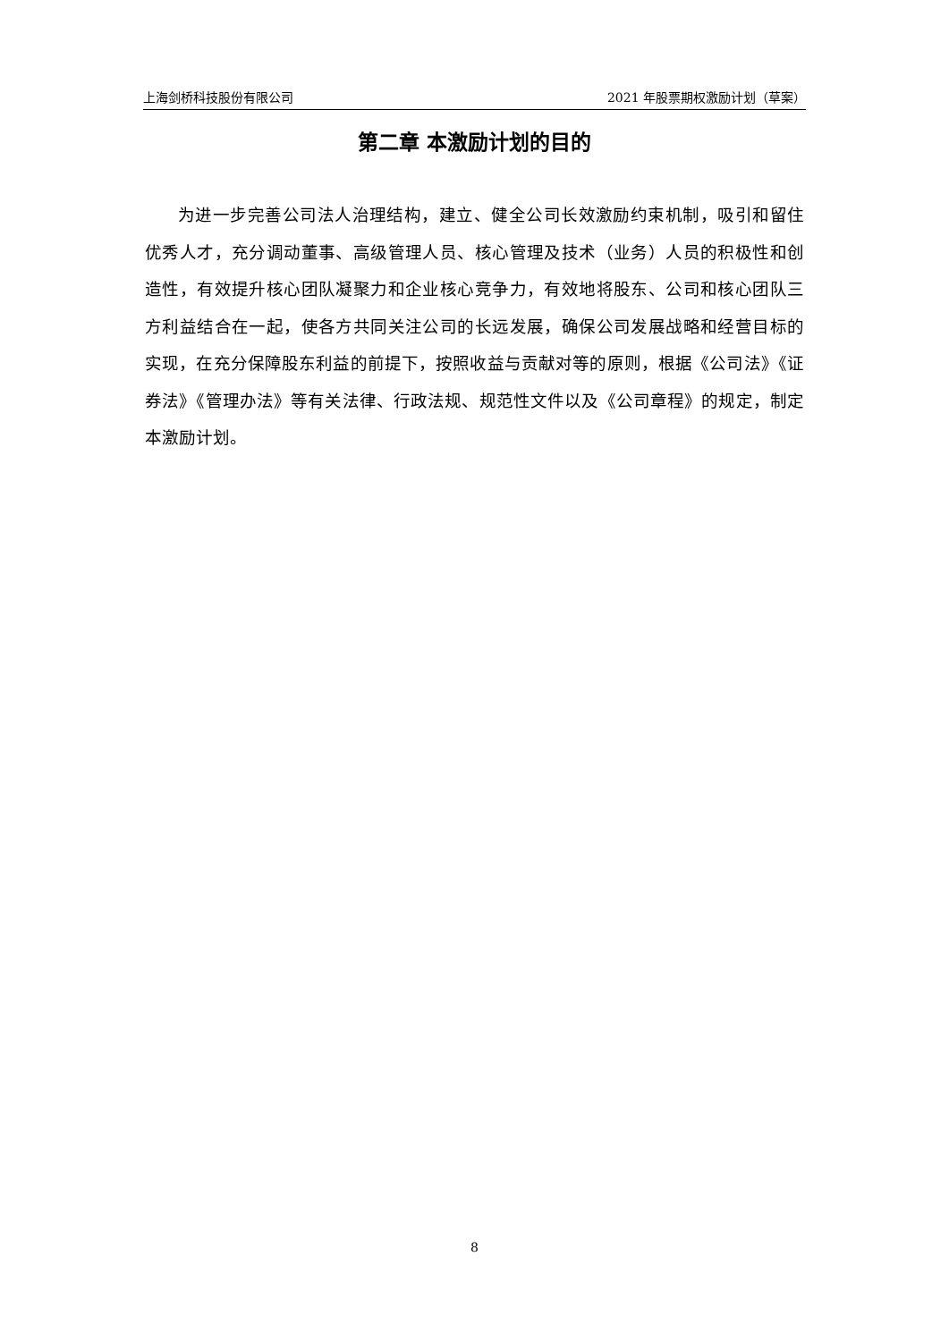上海剑桥科技股份有限公司 2021 年股票期权激励计划（草案）
第二章 本激励计划的目的
为进一步完善公司法人治理结构，建立、健全公司长效激励约束机制，吸引和留住优秀人才，充分调动董事、高级管理人员、核心管理及技术（业务）人员的积极性和创造性，有效提升核心团队凝聚力和企业核心竞争力，有效地将股东、公司和核心团队三方利益结合在一起，使各方共同关注公司的长远发展，确保公司发展战略和经营目标的实现，在充分保障股东利益的前提下，按照收益与贡献对等的原则，根据《公司法》《证券法》《管理办法》等有关法律、行政法规、规范性文件以及《公司章程》的规定，制定本激励计划。
8